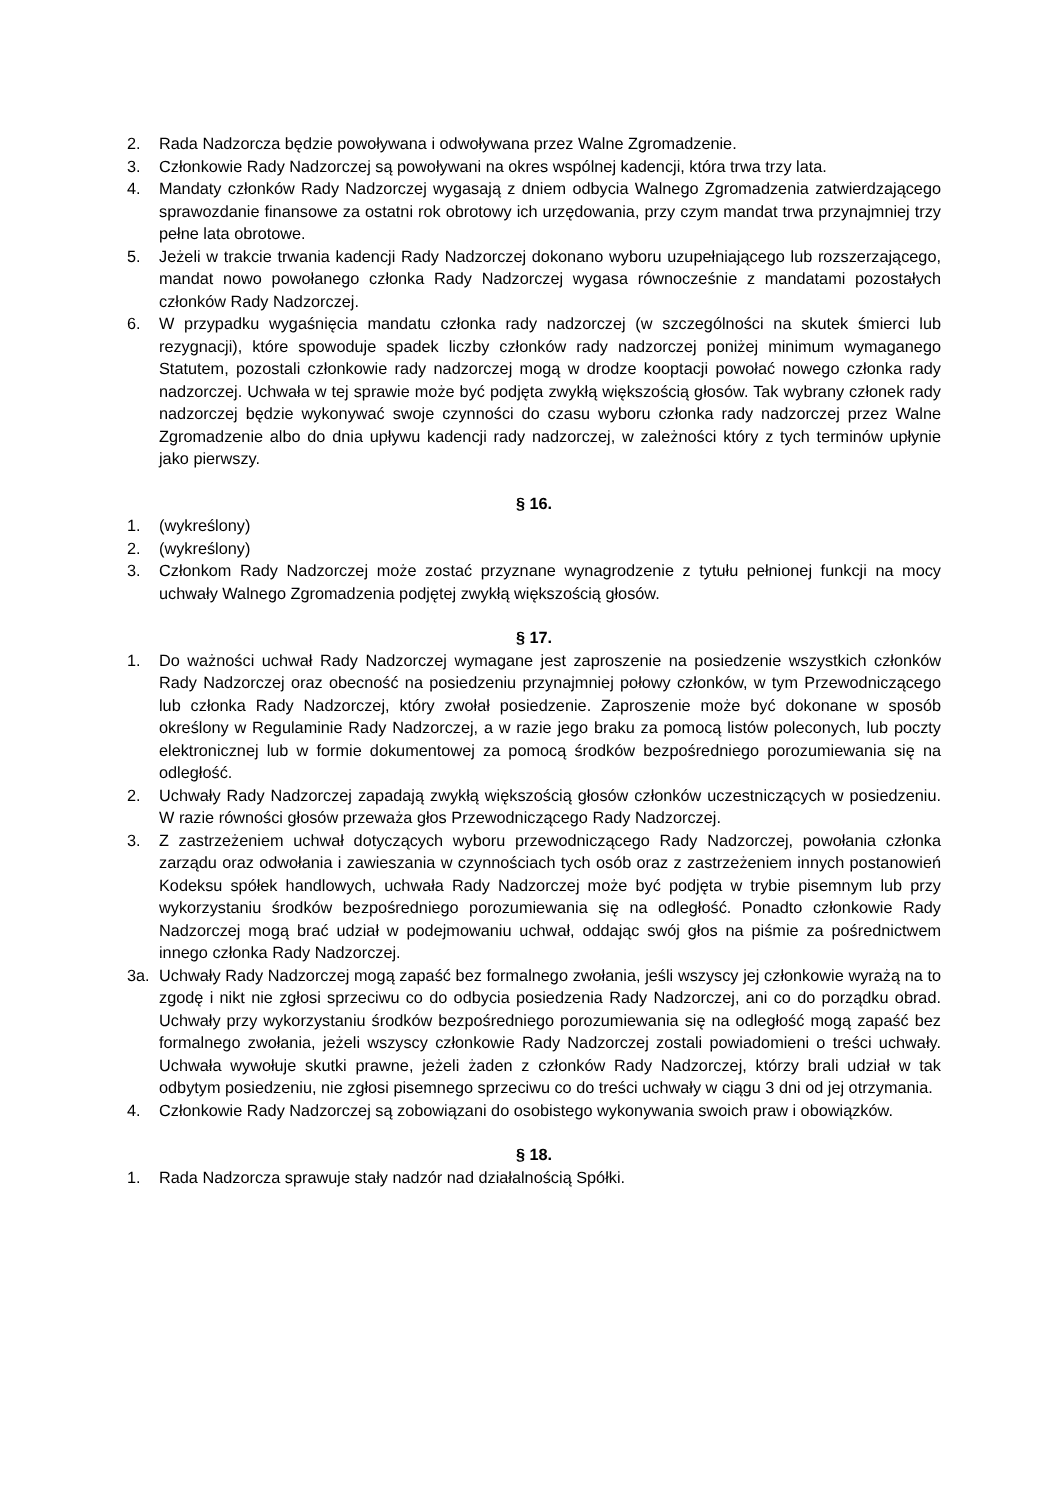2. Rada Nadzorcza będzie powoływana i odwoływana przez Walne Zgromadzenie.
3. Członkowie Rady Nadzorczej są powoływani na okres wspólnej kadencji, która trwa trzy lata.
4. Mandaty członków Rady Nadzorczej wygasają z dniem odbycia Walnego Zgromadzenia zatwierdzającego sprawozdanie finansowe za ostatni rok obrotowy ich urzędowania, przy czym mandat trwa przynajmniej trzy pełne lata obrotowe.
5. Jeżeli w trakcie trwania kadencji Rady Nadzorczej dokonano wyboru uzupełniającego lub rozszerzającego, mandat nowo powołanego członka Rady Nadzorczej wygasa równocześnie z mandatami pozostałych członków Rady Nadzorczej.
6. W przypadku wygaśnięcia mandatu członka rady nadzorczej (w szczególności na skutek śmierci lub rezygnacji), które spowoduje spadek liczby członków rady nadzorczej poniżej minimum wymaganego Statutem, pozostali członkowie rady nadzorczej mogą w drodze kooptacji powołać nowego członka rady nadzorczej. Uchwała w tej sprawie może być podjęta zwykłą większością głosów. Tak wybrany członek rady nadzorczej będzie wykonywać swoje czynności do czasu wyboru członka rady nadzorczej przez Walne Zgromadzenie albo do dnia upływu kadencji rady nadzorczej, w zależności który z tych terminów upłynie jako pierwszy.
§ 16.
1. (wykreślony)
2. (wykreślony)
3. Członkom Rady Nadzorczej może zostać przyznane wynagrodzenie z tytułu pełnionej funkcji na mocy uchwały Walnego Zgromadzenia podjętej zwykłą większością głosów.
§ 17.
1. Do ważności uchwał Rady Nadzorczej wymagane jest zaproszenie na posiedzenie wszystkich członków Rady Nadzorczej oraz obecność na posiedzeniu przynajmniej połowy członków, w tym Przewodniczącego lub członka Rady Nadzorczej, który zwołał posiedzenie. Zaproszenie może być dokonane w sposób określony w Regulaminie Rady Nadzorczej, a w razie jego braku za pomocą listów poleconych, lub poczty elektronicznej lub w formie dokumentowej za pomocą środków bezpośredniego porozumiewania się na odległość.
2. Uchwały Rady Nadzorczej zapadają zwykłą większością głosów członków uczestniczących w posiedzeniu. W razie równości głosów przeważa głos Przewodniczącego Rady Nadzorczej.
3. Z zastrzeżeniem uchwał dotyczących wyboru przewodniczącego Rady Nadzorczej, powołania członka zarządu oraz odwołania i zawieszania w czynnościach tych osób oraz z zastrzeżeniem innych postanowień Kodeksu spółek handlowych, uchwała Rady Nadzorczej może być podjęta w trybie pisemnym lub przy wykorzystaniu środków bezpośredniego porozumiewania się na odległość. Ponadto członkowie Rady Nadzorczej mogą brać udział w podejmowaniu uchwał, oddając swój głos na piśmie za pośrednictwem innego członka Rady Nadzorczej.
3a. Uchwały Rady Nadzorczej mogą zapaść bez formalnego zwołania, jeśli wszyscy jej członkowie wyrażą na to zgodę i nikt nie zgłosi sprzeciwu co do odbycia posiedzenia Rady Nadzorczej, ani co do porządku obrad. Uchwały przy wykorzystaniu środków bezpośredniego porozumiewania się na odległość mogą zapaść bez formalnego zwołania, jeżeli wszyscy członkowie Rady Nadzorczej zostali powiadomieni o treści uchwały. Uchwała wywołuje skutki prawne, jeżeli żaden z członków Rady Nadzorczej, którzy brali udział w tak odbytym posiedzeniu, nie zgłosi pisemnego sprzeciwu co do treści uchwały w ciągu 3 dni od jej otrzymania.
4. Członkowie Rady Nadzorczej są zobowiązani do osobistego wykonywania swoich praw i obowiązków.
§ 18.
1. Rada Nadzorcza sprawuje stały nadzór nad działalnością Spółki.